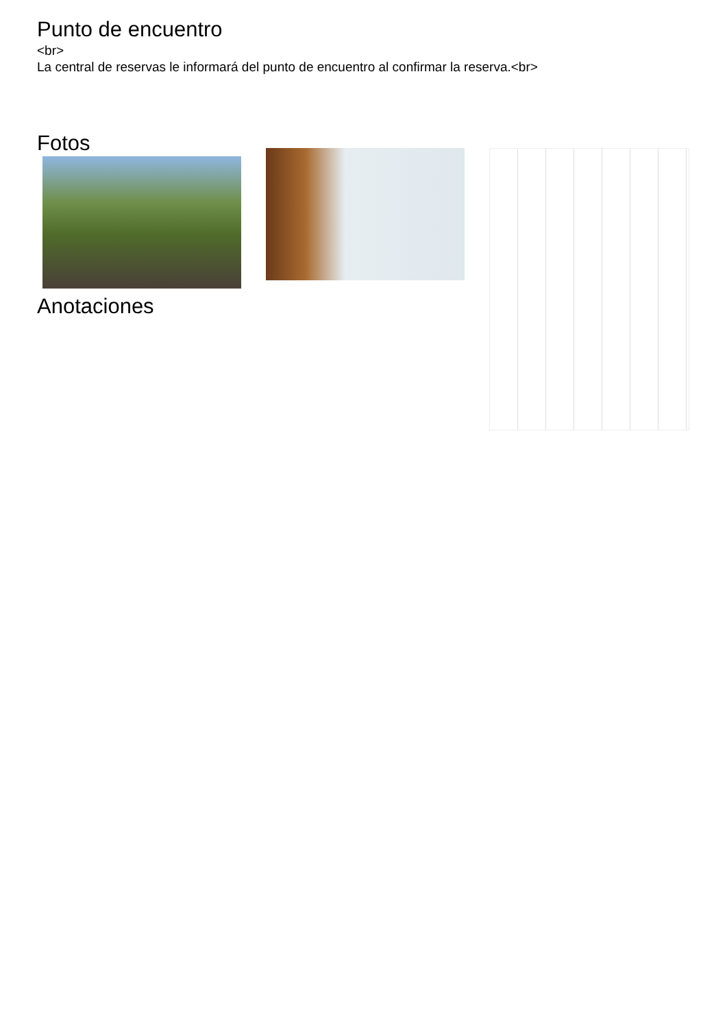Punto de encuentro
<br>
La central de reservas le informará del punto de encuentro al confirmar la reserva.<br>
Fotos
Anotaciones